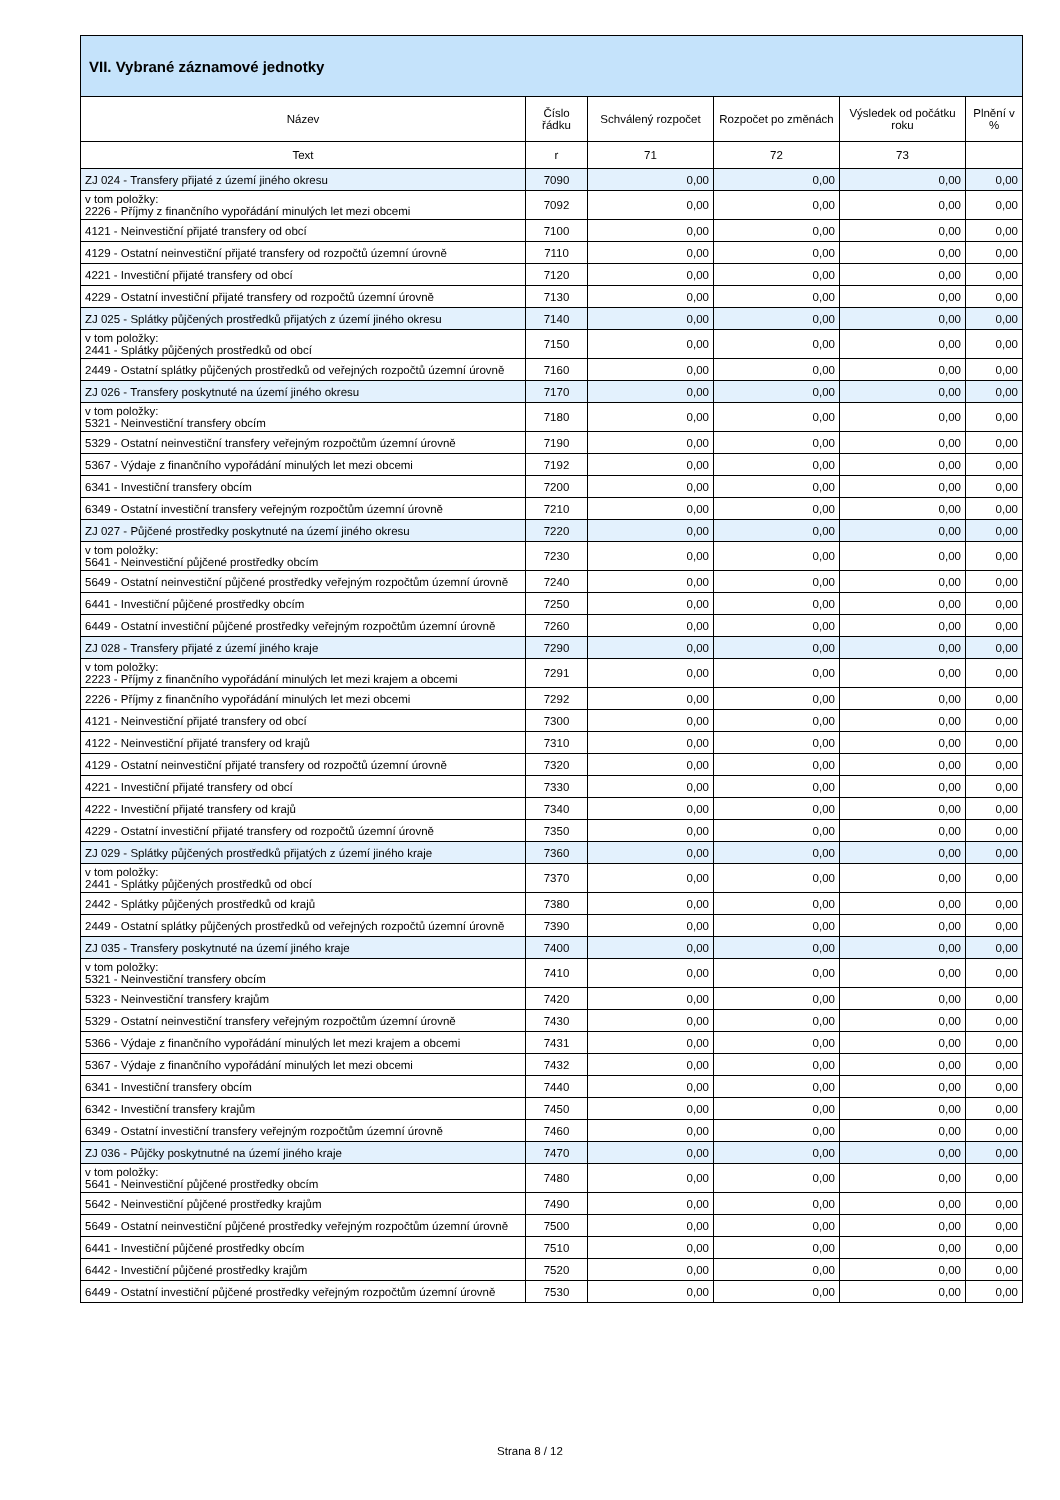| VII. Vybrané záznamové jednotky | | | | | |
| --- | --- | --- | --- | --- | --- |
| Název | Číslo řádku | Schválený rozpočet | Rozpočet po změnách | Výsledek od počátku roku | Plnění v % |
| Text | r | 71 | 72 | 73 | |
| ZJ 024 - Transfery přijaté z území jiného okresu | 7090 | 0,00 | 0,00 | 0,00 | 0,00 |
| v tom položky: 2226 - Příjmy z finančního vypořádání minulých let mezi obcemi | 7092 | 0,00 | 0,00 | 0,00 | 0,00 |
| 4121 - Neinvestiční přijaté transfery od obcí | 7100 | 0,00 | 0,00 | 0,00 | 0,00 |
| 4129 - Ostatní neinvestiční přijaté transfery od rozpočtů územní úrovně | 7110 | 0,00 | 0,00 | 0,00 | 0,00 |
| 4221 - Investiční přijaté transfery od obcí | 7120 | 0,00 | 0,00 | 0,00 | 0,00 |
| 4229 - Ostatní investiční přijaté transfery od rozpočtů územní úrovně | 7130 | 0,00 | 0,00 | 0,00 | 0,00 |
| ZJ 025 - Splátky půjčených prostředků přijatých z území jiného okresu | 7140 | 0,00 | 0,00 | 0,00 | 0,00 |
| v tom položky: 2441 - Splátky půjčených prostředků od obcí | 7150 | 0,00 | 0,00 | 0,00 | 0,00 |
| 2449 - Ostatní splátky půjčených prostředků od veřejných rozpočtů územní úrovně | 7160 | 0,00 | 0,00 | 0,00 | 0,00 |
| ZJ 026 - Transfery poskytnuté na území jiného okresu | 7170 | 0,00 | 0,00 | 0,00 | 0,00 |
| v tom položky: 5321 - Neinvestiční transfery obcím | 7180 | 0,00 | 0,00 | 0,00 | 0,00 |
| 5329 - Ostatní neinvestiční transfery veřejným rozpočtům územní úrovně | 7190 | 0,00 | 0,00 | 0,00 | 0,00 |
| 5367 - Výdaje z finančního vypořádání minulých let mezi obcemi | 7192 | 0,00 | 0,00 | 0,00 | 0,00 |
| 6341 - Investiční transfery obcím | 7200 | 0,00 | 0,00 | 0,00 | 0,00 |
| 6349 - Ostatní investiční transfery veřejným rozpočtům územní úrovně | 7210 | 0,00 | 0,00 | 0,00 | 0,00 |
| ZJ 027 - Půjčené prostředky poskytnuté na území jiného okresu | 7220 | 0,00 | 0,00 | 0,00 | 0,00 |
| v tom položky: 5641 - Neinvestiční půjčené prostředky obcím | 7230 | 0,00 | 0,00 | 0,00 | 0,00 |
| 5649 - Ostatní neinvestiční půjčené prostředky veřejným rozpočtům územní úrovně | 7240 | 0,00 | 0,00 | 0,00 | 0,00 |
| 6441 - Investiční půjčené prostředky obcím | 7250 | 0,00 | 0,00 | 0,00 | 0,00 |
| 6449 - Ostatní investiční půjčené prostředky veřejným rozpočtům územní úrovně | 7260 | 0,00 | 0,00 | 0,00 | 0,00 |
| ZJ 028 - Transfery přijaté z území jiného kraje | 7290 | 0,00 | 0,00 | 0,00 | 0,00 |
| v tom položky: 2223 - Příjmy z finančního vypořádání minulých let mezi krajem a obcemi | 7291 | 0,00 | 0,00 | 0,00 | 0,00 |
| 2226 - Příjmy z finančního vypořádání minulých let mezi obcemi | 7292 | 0,00 | 0,00 | 0,00 | 0,00 |
| 4121 - Neinvestiční přijaté transfery od obcí | 7300 | 0,00 | 0,00 | 0,00 | 0,00 |
| 4122 - Neinvestiční přijaté transfery od krajů | 7310 | 0,00 | 0,00 | 0,00 | 0,00 |
| 4129 - Ostatní neinvestiční přijaté transfery od rozpočtů územní úrovně | 7320 | 0,00 | 0,00 | 0,00 | 0,00 |
| 4221 - Investiční přijaté transfery od obcí | 7330 | 0,00 | 0,00 | 0,00 | 0,00 |
| 4222 - Investiční přijaté transfery od krajů | 7340 | 0,00 | 0,00 | 0,00 | 0,00 |
| 4229 - Ostatní investiční přijaté transfery od rozpočtů územní úrovně | 7350 | 0,00 | 0,00 | 0,00 | 0,00 |
| ZJ 029 - Splátky půjčených prostředků přijatých z území jiného kraje | 7360 | 0,00 | 0,00 | 0,00 | 0,00 |
| v tom položky: 2441 - Splátky půjčených prostředků od obcí | 7370 | 0,00 | 0,00 | 0,00 | 0,00 |
| 2442 - Splátky půjčených prostředků od krajů | 7380 | 0,00 | 0,00 | 0,00 | 0,00 |
| 2449 - Ostatní splátky půjčených prostředků od veřejných rozpočtů územní úrovně | 7390 | 0,00 | 0,00 | 0,00 | 0,00 |
| ZJ 035 - Transfery poskytnuté na území jiného kraje | 7400 | 0,00 | 0,00 | 0,00 | 0,00 |
| v tom položky: 5321 - Neinvestiční transfery obcím | 7410 | 0,00 | 0,00 | 0,00 | 0,00 |
| 5323 - Neinvestiční transfery krajům | 7420 | 0,00 | 0,00 | 0,00 | 0,00 |
| 5329 - Ostatní neinvestiční transfery veřejným rozpočtům územní úrovně | 7430 | 0,00 | 0,00 | 0,00 | 0,00 |
| 5366 - Výdaje z finančního vypořádání minulých let mezi krajem a obcemi | 7431 | 0,00 | 0,00 | 0,00 | 0,00 |
| 5367 - Výdaje z finančního vypořádání minulých let mezi obcemi | 7432 | 0,00 | 0,00 | 0,00 | 0,00 |
| 6341 - Investiční transfery obcím | 7440 | 0,00 | 0,00 | 0,00 | 0,00 |
| 6342 - Investiční transfery krajům | 7450 | 0,00 | 0,00 | 0,00 | 0,00 |
| 6349 - Ostatní investiční transfery veřejným rozpočtům územní úrovně | 7460 | 0,00 | 0,00 | 0,00 | 0,00 |
| ZJ 036 - Půjčky poskytnutné na území jiného kraje | 7470 | 0,00 | 0,00 | 0,00 | 0,00 |
| v tom položky: 5641 - Neinvestiční půjčené prostředky obcím | 7480 | 0,00 | 0,00 | 0,00 | 0,00 |
| 5642 - Neinvestiční půjčené prostředky krajům | 7490 | 0,00 | 0,00 | 0,00 | 0,00 |
| 5649 - Ostatní neinvestiční půjčené prostředky veřejným rozpočtům územní úrovně | 7500 | 0,00 | 0,00 | 0,00 | 0,00 |
| 6441 - Investiční půjčené prostředky obcím | 7510 | 0,00 | 0,00 | 0,00 | 0,00 |
| 6442 - Investiční půjčené prostředky krajům | 7520 | 0,00 | 0,00 | 0,00 | 0,00 |
| 6449 - Ostatní investiční půjčené prostředky veřejným rozpočtům územní úrovně | 7530 | 0,00 | 0,00 | 0,00 | 0,00 |
Strana 8 / 12